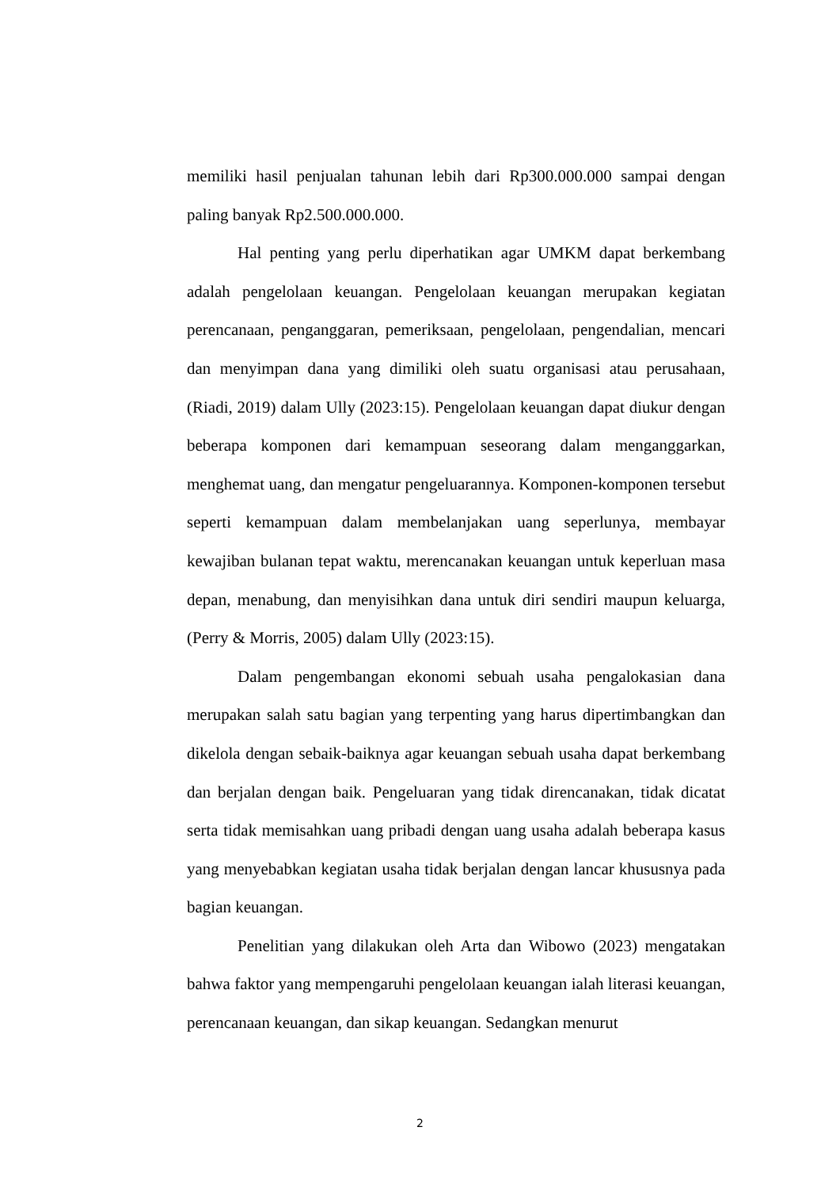memiliki hasil penjualan tahunan lebih dari Rp300.000.000 sampai dengan paling banyak Rp2.500.000.000.
Hal penting yang perlu diperhatikan agar UMKM dapat berkembang adalah pengelolaan keuangan. Pengelolaan keuangan merupakan kegiatan perencanaan, penganggaran, pemeriksaan, pengelolaan, pengendalian, mencari dan menyimpan dana yang dimiliki oleh suatu organisasi atau perusahaan, (Riadi, 2019) dalam Ully (2023:15). Pengelolaan keuangan dapat diukur dengan beberapa komponen dari kemampuan seseorang dalam menganggarkan, menghemat uang, dan mengatur pengeluarannya. Komponen-komponen tersebut seperti kemampuan dalam membelanjakan uang seperlunya, membayar kewajiban bulanan tepat waktu, merencanakan keuangan untuk keperluan masa depan, menabung, dan menyisihkan dana untuk diri sendiri maupun keluarga, (Perry & Morris, 2005) dalam Ully (2023:15).
Dalam pengembangan ekonomi sebuah usaha pengalokasian dana merupakan salah satu bagian yang terpenting yang harus dipertimbangkan dan dikelola dengan sebaik-baiknya agar keuangan sebuah usaha dapat berkembang dan berjalan dengan baik. Pengeluaran yang tidak direncanakan, tidak dicatat serta tidak memisahkan uang pribadi dengan uang usaha adalah beberapa kasus yang menyebabkan kegiatan usaha tidak berjalan dengan lancar khususnya pada bagian keuangan.
Penelitian yang dilakukan oleh Arta dan Wibowo (2023) mengatakan bahwa faktor yang mempengaruhi pengelolaan keuangan ialah literasi keuangan, perencanaan keuangan, dan sikap keuangan. Sedangkan menurut
2